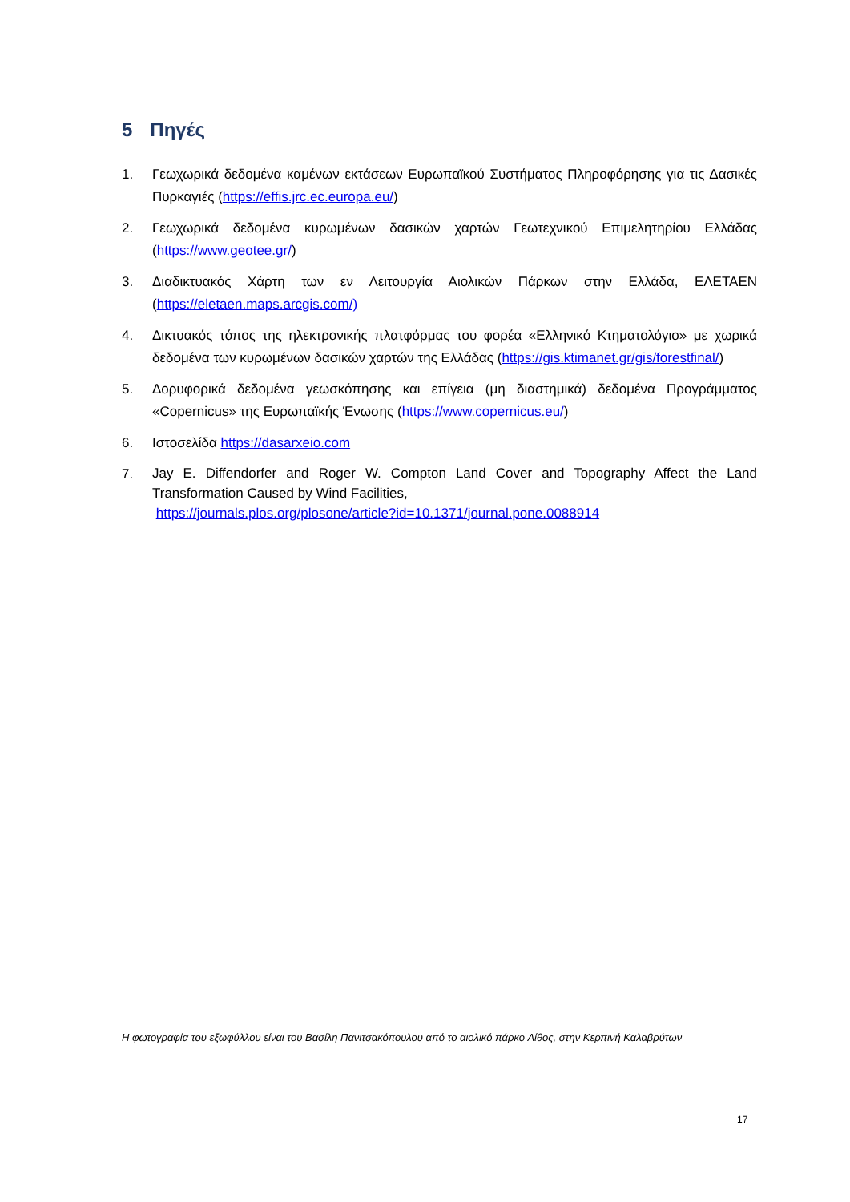5 Πηγές
1. Γεωχωρικά δεδομένα καμένων εκτάσεων Ευρωπαϊκού Συστήματος Πληροφόρησης για τις Δασικές Πυρκαγιές (https://effis.jrc.ec.europa.eu/)
2. Γεωχωρικά δεδομένα κυρωμένων δασικών χαρτών Γεωτεχνικού Επιμελητηρίου Ελλάδας (https://www.geotee.gr/)
3. Διαδικτυακός Χάρτη των εν Λειτουργία Αιολικών Πάρκων στην Ελλάδα, ΕΛΕΤΑΕΝ (https://eletaen.maps.arcgis.com/)
4. Δικτυακός τόπος της ηλεκτρονικής πλατφόρμας του φορέα «Ελληνικό Κτηματολόγιο» με χωρικά δεδομένα των κυρωμένων δασικών χαρτών της Ελλάδας (https://gis.ktimanet.gr/gis/forestfinal/)
5. Δορυφορικά δεδομένα γεωσκόπησης και επίγεια (μη διαστημικά) δεδομένα Προγράμματος «Copernicus» της Ευρωπαϊκής Ένωσης (https://www.copernicus.eu/)
6. Ιστοσελίδα https://dasarxeio.com
7.
Jay E. Diffendorfer and Roger W. Compton Land Cover and Topography Affect the Land Transformation Caused by Wind Facilities,
https://journals.plos.org/plosone/article?id=10.1371/journal.pone.0088914
Η φωτογραφία του εξωφύλλου είναι του Βασίλη Πανιτσακόπουλου από το αιολικό πάρκο Λίθος, στην Κερπινή Καλαβρύτων
17